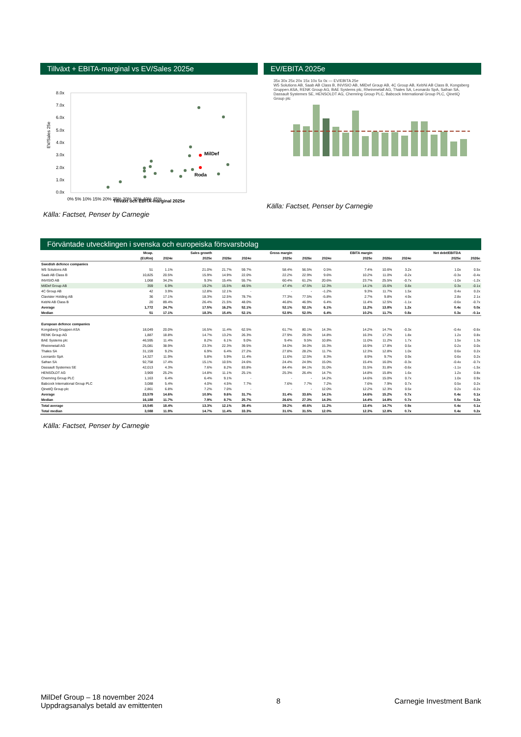Tillväxt + EBITA-marginal vs EV/Sales 2025e
EV/Sales 25e
8.0x
7.0x
6.0x
5.0x
4.0x
3.0x
2.0x
1.0x
0.0x
0% 5% 10% 15% 20% 25% 30% 35% 40% 45%
MilDef
Roda
Tillväxt och EBITA-marginal 2025e
Källa: Factset, Penser by Carnegie
EV/EBITA 2025e
35x 30x 25x 20x 15x 10x 5x 0x — EV/EBITA 25e
W5 Solutions AB, Saab AB Class B, INVISIO AB, MilDef Group AB, 4C Group AB, KebNi AB Class B, Kongsberg Gruppen ASA, RENK Group AG, BAE Systems plc, Rheinmetall AG, Thales SA, Leonardo SpA, Safran SA, Dassault Systemes SE, HENSOLDT AG, Chemring Group PLC, Babcock International Group PLC, QinetiQ Group plc
Källa: Factset, Penser by Carnegie
Förväntade utvecklingen i svenska och europeiska försvarsbolag
| | Mcap. | | Sales growth | | | Gross margin | | | EBITA margin | | | Net debt/EBITDA | |
| --- | --- | --- | --- | --- | --- | --- | --- | --- | --- | --- | --- | --- | --- |
| | (EURm) | 2024e | 2025e | 2026e | 2024e | 2025e | 2026e | 2024e | 2025e | 2026e | 2024e | 2025e | 2026e |
| Swedish defence companies | | | | | | | | | | | | | |
| W5 Solutions AB | 51 | 1.1% | 21.0% | 21.7% | 59.7% | 58.4% | 56.5% | 0.5% | 7.4% | 10.6% | 3.2x | 1.0x | 0.5x |
| Saab AB Class B | 10,825 | 20.5% | 15.9% | 14.9% | 22.0% | 22.2% | 22.9% | 9.6% | 10.2% | 11.0% | -0.2x | -0.3x | -0.4x |
| INVISIO AB | 1,068 | 34.2% | 9.3% | 15.4% | 55.7% | 60.4% | 61.2% | 20.6% | 23.7% | 25.5% | -0.7x | -1.0x | -1.2x |
| MilDef Group AB | 359 | 6.9% | 19.2% | 15.5% | 48.5% | 47.4% | 47.5% | 12.3% | 14.1% | 15.6% | 0.8x | 0.3x | -0.1x |
| 4C Group AB | 42 | 3.9% | 12.8% | 12.1% | - | - | - | -1.2% | 9.3% | 11.7% | 1.5x | 0.4x | 0.2x |
| Clavister Holding AB | 36 | 17.1% | 18.3% | 12.5% | 78.7% | 77.3% | 77.5% | -5.8% | 2.7% | 9.8% | 4.9x | 2.8x | 2.1x |
| KebNi AB Class B | 20 | 89.4% | 26.4% | 21.5% | 48.0% | 46.8% | 46.9% | 6.4% | 11.4% | 12.5% | -1.1x | -0.6x | -0.7x |
| Average | 1,772 | 24.7% | 17.5% | 16.2% | 52.1% | 52.1% | 52.1% | 6.1% | 11.2% | 13.8% | 1.2x | 0.4x | 0.0x |
| Median | 51 | 17.1% | 18.3% | 15.4% | 52.1% | 52.9% | 52.0% | 6.4% | 10.2% | 11.7% | 0.8x | 0.3x | -0.1x |
| European defence companies | | | | | | | | | | | | | |
| Kongsberg Gruppen ASA | 18,049 | 20.0% | 16.5% | 11.4% | 62.5% | 61.7% | 80.1% | 14.3% | 14.2% | 14.7% | -0.3x | -0.4x | -0.6x |
| RENK Group AG | 1,887 | 18.8% | 14.7% | 13.2% | 26.3% | 27.9% | 29.0% | 14.8% | 16.3% | 17.2% | 1.8x | 1.2x | 0.8x |
| BAE Systems plc | 46,595 | 11.4% | 8.2% | 6.1% | 9.0% | 9.4% | 9.5% | 10.8% | 11.0% | 11.2% | 1.7x | 1.5x | 1.3x |
| Rheinmetall AG | 25,081 | 38.9% | 23.3% | 22.3% | 39.5% | 34.0% | 34.0% | 15.3% | 16.9% | 17.8% | 0.5x | 0.2x | 0.0x |
| Thales SA | 31,159 | 9.2% | 6.9% | 6.4% | 27.2% | 27.8% | 28.2% | 11.7% | 12.3% | 12.8% | 1.0x | 0.6x | 0.2x |
| Leonardo SpA | 14,327 | 11.9% | 5.8% | 5.9% | 11.4% | 11.6% | 12.5% | 8.3% | 8.9% | 9.7% | 0.9x | 0.6x | 0.2x |
| Safran SA | 92,758 | 17.4% | 15.1% | 10.5% | 24.6% | 24.4% | 24.9% | 15.0% | 15.4% | 16.0% | -0.3x | -0.4x | -0.7x |
| Dassault Systemes SE | 42,013 | 4.3% | 7.6% | 8.2% | 83.8% | 84.4% | 84.1% | 31.0% | 31.5% | 31.8% | -0.6x | -1.1x | -1.5x |
| HENSOLDT AG | 3,969 | 25.2% | 14.8% | 11.1% | 25.1% | 25.3% | 26.4% | 14.7% | 14.8% | 15.8% | 1.6x | 1.2x | 0.8x |
| Chemring Group PLC | 1,163 | 6.4% | 6.4% | 9.1% | - | - | - | 14.2% | 14.6% | 15.0% | 0.7x | 1.0x | 0.9x |
| Babcock International Group PLC | 3,088 | 5.4% | 4.0% | 4.5% | 7.7% | 7.6% | 7.7% | 7.2% | 7.6% | 7.9% | 0.7x | 0.5x | 0.2x |
| QinetiQ Group plc | 2,861 | 6.8% | 7.2% | 7.0% | - | - | - | 12.0% | 12.2% | 12.3% | 0.5x | 0.2x | -0.2x |
| Average | 23,579 | 14.6% | 10.9% | 9.6% | 31.7% | 31.4% | 33.6% | 14.1% | 14.6% | 15.2% | 0.7x | 0.4x | 0.1x |
| Median | 16,188 | 11.7% | 7.9% | 8.7% | 25.7% | 26.6% | 27.3% | 14.3% | 14.4% | 14.8% | 0.7x | 0.5x | 0.2x |
| Total average | 15,545 | 18.4% | 13.3% | 12.1% | 39.4% | 39.2% | 40.6% | 11.2% | 13.4% | 14.7% | 0.9x | 0.4x | 0.1x |
| Total median | 3,088 | 11.9% | 14.7% | 11.4% | 33.3% | 31.0% | 31.5% | 12.0% | 12.3% | 12.8% | 0.7x | 0.4x | 0.2x |
Källa: Factset, Penser by Carnegie
MilDef Group – 18 november 2024
Uppdragsanalys betald av emittenten
8 Carnegie Investment Bank